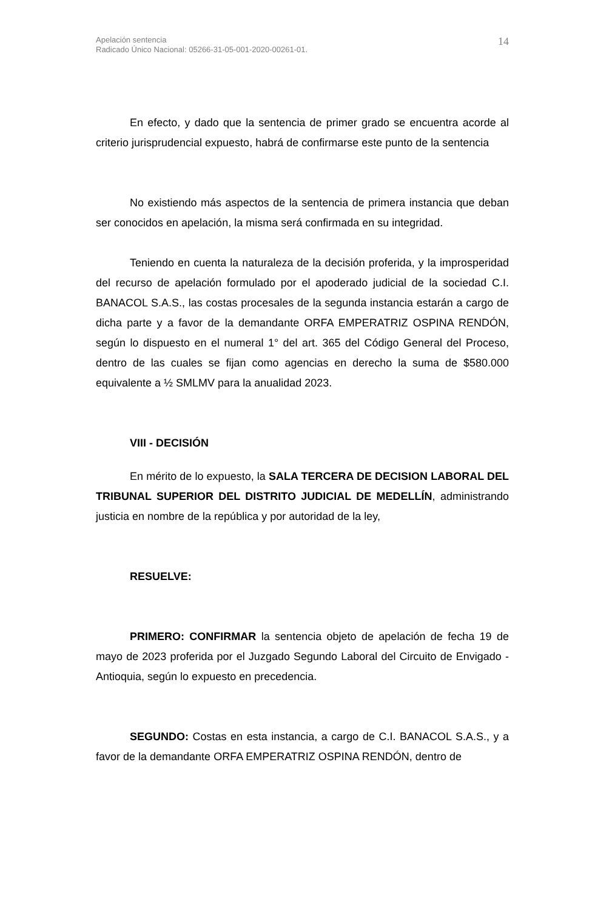Apelación sentencia
Radicado Único Nacional: 05266-31-05-001-2020-00261-01.
14
En efecto, y dado que la sentencia de primer grado se encuentra acorde al criterio jurisprudencial expuesto, habrá de confirmarse este punto de la sentencia
No existiendo más aspectos de la sentencia de primera instancia que deban ser conocidos en apelación, la misma será confirmada en su integridad.
Teniendo en cuenta la naturaleza de la decisión proferida, y la improsperidad del recurso de apelación formulado por el apoderado judicial de la sociedad C.I. BANACOL S.A.S., las costas procesales de la segunda instancia estarán a cargo de dicha parte y a favor de la demandante ORFA EMPERATRIZ OSPINA RENDÓN, según lo dispuesto en el numeral 1° del art. 365 del Código General del Proceso, dentro de las cuales se fijan como agencias en derecho la suma de $580.000 equivalente a ½ SMLMV para la anualidad 2023.
VIII - DECISIÓN
En mérito de lo expuesto, la SALA TERCERA DE DECISION LABORAL DEL TRIBUNAL SUPERIOR DEL DISTRITO JUDICIAL DE MEDELLÍN, administrando justicia en nombre de la república y por autoridad de la ley,
RESUELVE:
PRIMERO: CONFIRMAR la sentencia objeto de apelación de fecha 19 de mayo de 2023 proferida por el Juzgado Segundo Laboral del Circuito de Envigado - Antioquia, según lo expuesto en precedencia.
SEGUNDO: Costas en esta instancia, a cargo de C.I. BANACOL S.A.S., y a favor de la demandante ORFA EMPERATRIZ OSPINA RENDÓN, dentro de